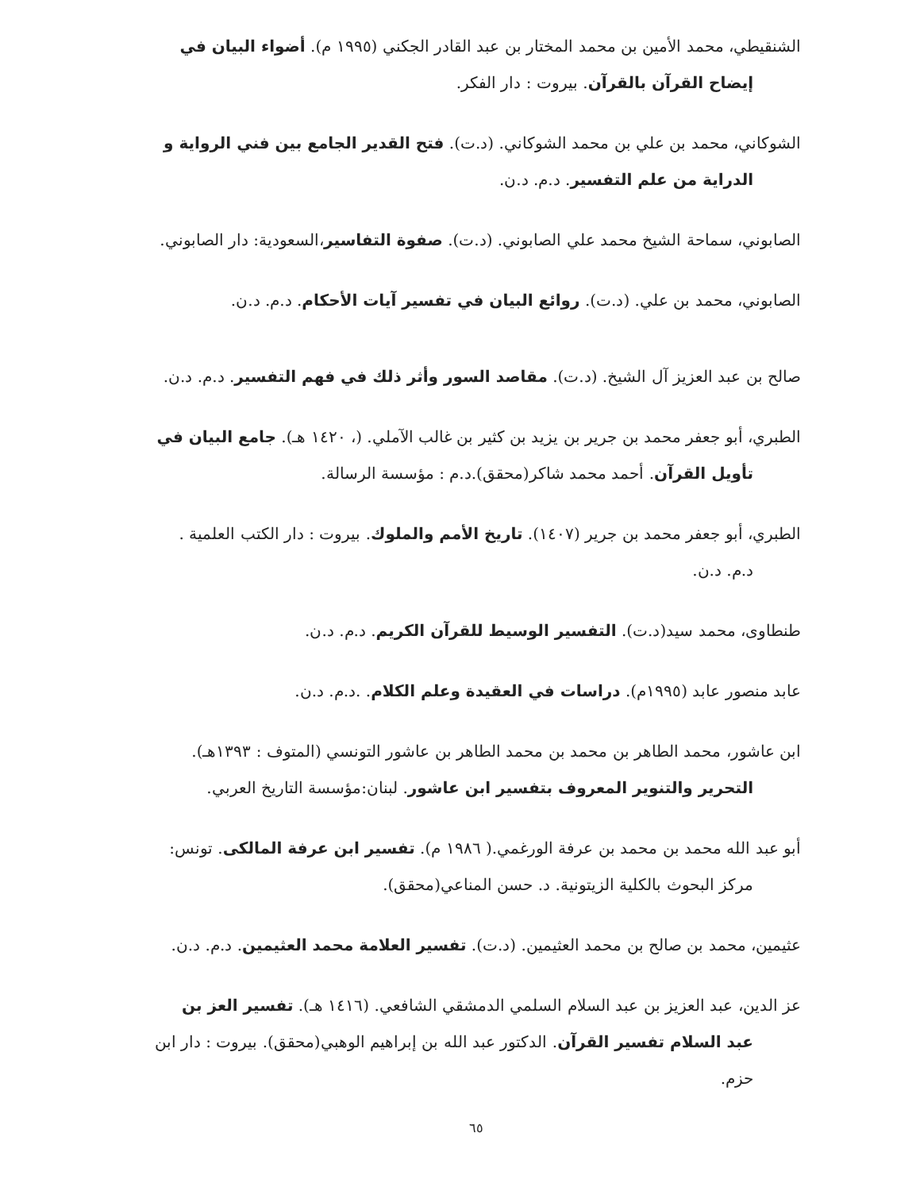الشنقيطي، محمد الأمين بن محمد المختار بن عبد القادر الجكني (١٩٩٥ م). أضواء البيان في إيضاح القرآن بالقرآن. بيروت : دار الفكر.
الشوكاني، محمد بن علي بن محمد الشوكاني. (د.ت). فتح القدير الجامع بين فني الرواية و الدراية من علم التفسير. د.م. د.ن.
الصابوني، سماحة الشيخ محمد علي الصابوني. (د.ت). صفوة التفاسير،السعودية: دار الصابوني.
الصابوني، محمد بن علي. (د.ت). روائع البيان في تفسير آيات الأحكام. د.م. د.ن.
صالح بن عبد العزيز آل الشيخ. (د.ت). مقاصد السور وأثر ذلك في فهم التفسير. د.م. د.ن.
الطبري، أبو جعفر محمد بن جرير بن يزيد بن كثير بن غالب الآملي. (، ١٤٢٠ هـ). جامع البيان في تأويل القرآن. أحمد محمد شاكر(محقق).د.م : مؤسسة الرسالة.
الطبري، أبو جعفر محمد بن جرير (١٤٠٧). تاريخ الأمم والملوك. بيروت : دار الكتب العلمية . د.م. د.ن.
طنطاوى، محمد سيد(د.ت). التفسير الوسيط للقرآن الكريم. د.م. د.ن.
عابد منصور عابد (١٩٩٥م). دراسات في العقيدة وعلم الكلام. .د.م. د.ن.
ابن عاشور، محمد الطاهر بن محمد بن محمد الطاهر بن عاشور التونسي (المتوف : ١٣٩٣هـ). التحرير والتنوير المعروف بتفسير ابن عاشور. لبنان:مؤسسة التاريخ العربي.
أبو عبد الله محمد بن محمد بن عرفة الورغمي.( ١٩٨٦ م). تفسير ابن عرفة المالكى. تونس: مركز البحوث بالكلية الزيتونية. د. حسن المناعي(محقق).
عثيمين، محمد بن صالح بن محمد العثيمين. (د.ت). تفسير العلامة محمد العثيمين. د.م. د.ن.
عز الدين، عبد العزيز بن عبد السلام السلمي الدمشقي الشافعي. (١٤١٦ هـ). تفسير العز بن عبد السلام تفسير القرآن. الدكتور عبد الله بن إبراهيم الوهبي(محقق). بيروت : دار ابن حزم.
٦٥